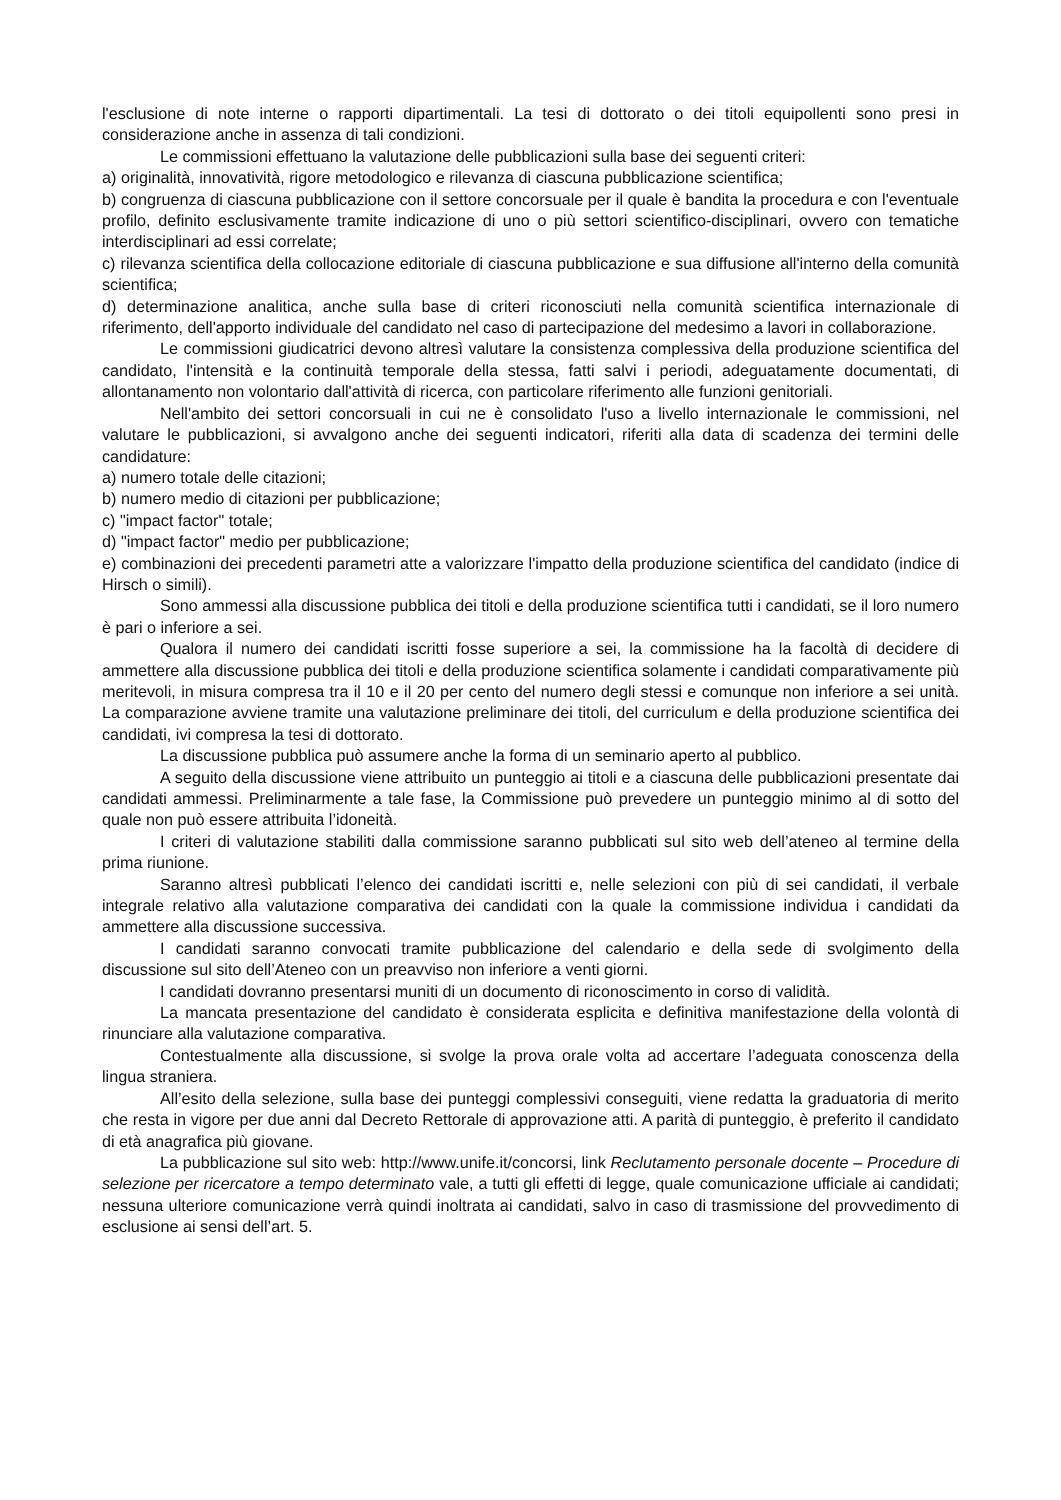l'esclusione di note interne o rapporti dipartimentali. La tesi di dottorato o dei titoli equipollenti sono presi in considerazione anche in assenza di tali condizioni.
Le commissioni effettuano la valutazione delle pubblicazioni sulla base dei seguenti criteri:
a) originalità, innovatività, rigore metodologico e rilevanza di ciascuna pubblicazione scientifica;
b) congruenza di ciascuna pubblicazione con il settore concorsuale per il quale è bandita la procedura e con l'eventuale profilo, definito esclusivamente tramite indicazione di uno o più settori scientifico-disciplinari, ovvero con tematiche interdisciplinari ad essi correlate;
c) rilevanza scientifica della collocazione editoriale di ciascuna pubblicazione e sua diffusione all'interno della comunità scientifica;
d) determinazione analitica, anche sulla base di criteri riconosciuti nella comunità scientifica internazionale di riferimento, dell'apporto individuale del candidato nel caso di partecipazione del medesimo a lavori in collaborazione.
Le commissioni giudicatrici devono altresì valutare la consistenza complessiva della produzione scientifica del candidato, l'intensità e la continuità temporale della stessa, fatti salvi i periodi, adeguatamente documentati, di allontanamento non volontario dall'attività di ricerca, con particolare riferimento alle funzioni genitoriali.
Nell'ambito dei settori concorsuali in cui ne è consolidato l'uso a livello internazionale le commissioni, nel valutare le pubblicazioni, si avvalgono anche dei seguenti indicatori, riferiti alla data di scadenza dei termini delle candidature:
a) numero totale delle citazioni;
b) numero medio di citazioni per pubblicazione;
c) "impact factor" totale;
d) "impact factor" medio per pubblicazione;
e) combinazioni dei precedenti parametri atte a valorizzare l'impatto della produzione scientifica del candidato (indice di Hirsch o simili).
Sono ammessi alla discussione pubblica dei titoli e della produzione scientifica tutti i candidati, se il loro numero è pari o inferiore a sei.
Qualora il numero dei candidati iscritti fosse superiore a sei, la commissione ha la facoltà di decidere di ammettere alla discussione pubblica dei titoli e della produzione scientifica solamente i candidati comparativamente più meritevoli, in misura compresa tra il 10 e il 20 per cento del numero degli stessi e comunque non inferiore a sei unità. La comparazione avviene tramite una valutazione preliminare dei titoli, del curriculum e della produzione scientifica dei candidati, ivi compresa la tesi di dottorato.
La discussione pubblica può assumere anche la forma di un seminario aperto al pubblico.
A seguito della discussione viene attribuito un punteggio ai titoli e a ciascuna delle pubblicazioni presentate dai candidati ammessi. Preliminarmente a tale fase, la Commissione può prevedere un punteggio minimo al di sotto del quale non può essere attribuita l’idoneità.
I criteri di valutazione stabiliti dalla commissione saranno pubblicati sul sito web dell’ateneo al termine della prima riunione.
Saranno altresì pubblicati l’elenco dei candidati iscritti e, nelle selezioni con più di sei candidati, il verbale integrale relativo alla valutazione comparativa dei candidati con la quale la commissione individua i candidati da ammettere alla discussione successiva.
I candidati saranno convocati tramite pubblicazione del calendario e della sede di svolgimento della discussione sul sito dell’Ateneo con un preavviso non inferiore a venti giorni.
I candidati dovranno presentarsi muniti di un documento di riconoscimento in corso di validità.
La mancata presentazione del candidato è considerata esplicita e definitiva manifestazione della volontà di rinunciare alla valutazione comparativa.
Contestualmente alla discussione, si svolge la prova orale volta ad accertare l’adeguata conoscenza della lingua straniera.
All’esito della selezione, sulla base dei punteggi complessivi conseguiti, viene redatta la graduatoria di merito che resta in vigore per due anni dal Decreto Rettorale di approvazione atti. A parità di punteggio, è preferito il candidato di età anagrafica più giovane.
La pubblicazione sul sito web: http://www.unife.it/concorsi, link Reclutamento personale docente – Procedure di selezione per ricercatore a tempo determinato vale, a tutti gli effetti di legge, quale comunicazione ufficiale ai candidati; nessuna ulteriore comunicazione verrà quindi inoltrata ai candidati, salvo in caso di trasmissione del provvedimento di esclusione ai sensi dell’art. 5.